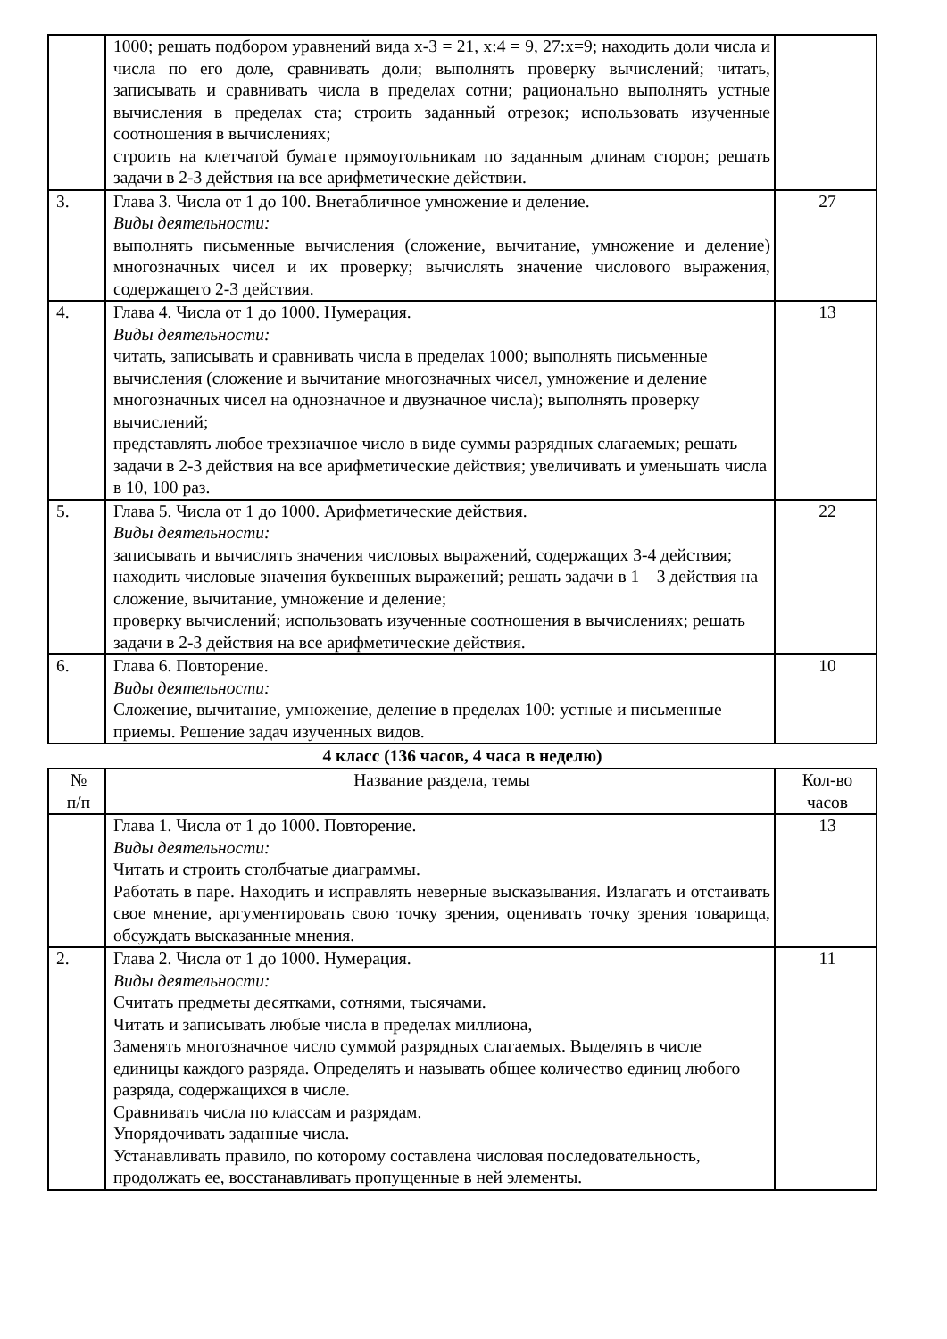| | 1000; решать подбором уравнений вида x-3 = 21, x:4 = 9, 27:x=9; находить доли числа и числа по его доле, сравнивать доли; выполнять проверку вычислений; читать, записывать и сравнивать числа в пределах сотни; рационально выполнять устные вычисления в пределах ста; строить заданный отрезок; использовать изученные соотношения в вычислениях; строить на клетчатой бумаге прямоугольникам по заданным длинам сторон; решать задачи в 2-3 действия на все арифметические действии. | |
| 3. | Глава 3. Числа от 1 до 100. Внетабличное умножение и деление. Виды деятельности: выполнять письменные вычисления (сложение, вычитание, умножение и деление) многозначных чисел и их проверку; вычислять значение числового выражения, содержащего 2-3 действия. | 27 |
| 4. | Глава 4. Числа от 1 до 1000. Нумерация. Виды деятельности: читать, записывать и сравнивать числа в пределах 1000; выполнять письменные вычисления (сложение и вычитание многозначных чисел, умножение и деление многозначных чисел на однозначное и двузначное числа); выполнять проверку вычислений; представлять любое трехзначное число в виде суммы разрядных слагаемых; решать задачи в 2-3 действия на все арифметические действия; увеличивать и уменьшать числа в 10, 100 раз. | 13 |
| 5. | Глава 5. Числа от 1 до 1000. Арифметические действия. Виды деятельности: записывать и вычислять значения числовых выражений, содержащих 3-4 действия; находить числовые значения буквенных выражений; решать задачи в 1—3 действия на сложение, вычитание, умножение и деление; проверку вычислений; использовать изученные соотношения в вычислениях; решать задачи в 2-3 действия на все арифметические действия. | 22 |
| 6. | Глава 6. Повторение. Виды деятельности: Сложение, вычитание, умножение, деление в пределах 100: устные и письменные приемы. Решение задач изученных видов. | 10 |
4 класс (136 часов, 4 часа в неделю)
| № п/п | Название раздела, темы | Кол-во часов |
| --- | --- | --- |
| | Глава 1. Числа от 1 до 1000. Повторение. Виды деятельности: Читать и строить столбчатые диаграммы. Работать в паре. Находить и исправлять неверные высказывания. Излагать и отстаивать свое мнение, аргументировать свою точку зрения, оценивать точку зрения товарища, обсуждать высказанные мнения. | 13 |
| 2. | Глава 2. Числа от 1 до 1000. Нумерация. Виды деятельности: Считать предметы десятками, сотнями, тысячами. Читать и записывать любые числа в пределах миллиона, Заменять многозначное число суммой разрядных слагаемых. Выделять в числе единицы каждого разряда. Определять и называть общее количество единиц любого разряда, содержащихся в числе. Сравнивать числа по классам и разрядам. Упорядочивать заданные числа. Устанавливать правило, по которому составлена числовая последовательность, продолжать ее, восстанавливать пропущенные в ней элементы. | 11 |